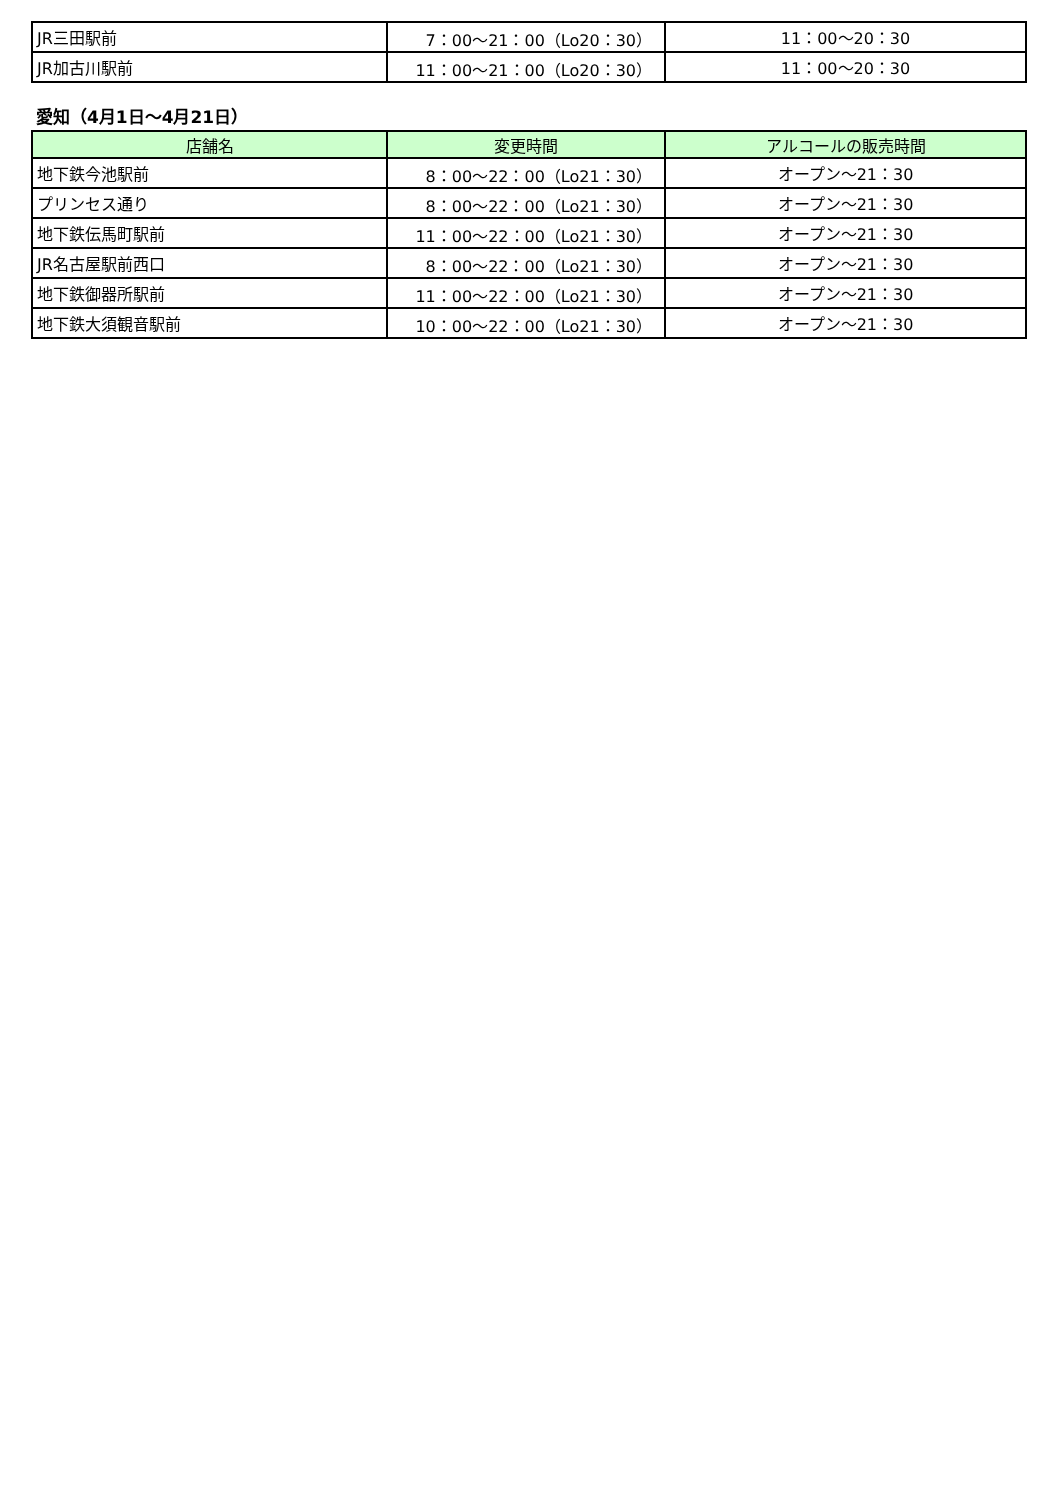| JR三田駅前 | 7：00〜21：00（Lo20：30） | 11：00〜20：30 |
| JR加古川駅前 | 11：00〜21：00（Lo20：30） | 11：00〜20：30 |
愛知（4月1日〜4月21日）
| 店舗名 | 変更時間 | アルコールの販売時間 |
| --- | --- | --- |
| 地下鉄今池駅前 | 8：00〜22：00（Lo21：30） | オープン〜21：30 |
| プリンセス通り | 8：00〜22：00（Lo21：30） | オープン〜21：30 |
| 地下鉄伝馬町駅前 | 11：00〜22：00（Lo21：30） | オープン〜21：30 |
| JR名古屋駅前西口 | 8：00〜22：00（Lo21：30） | オープン〜21：30 |
| 地下鉄御器所駅前 | 11：00〜22：00（Lo21：30） | オープン〜21：30 |
| 地下鉄大須観音駅前 | 10：00〜22：00（Lo21：30） | オープン〜21：30 |